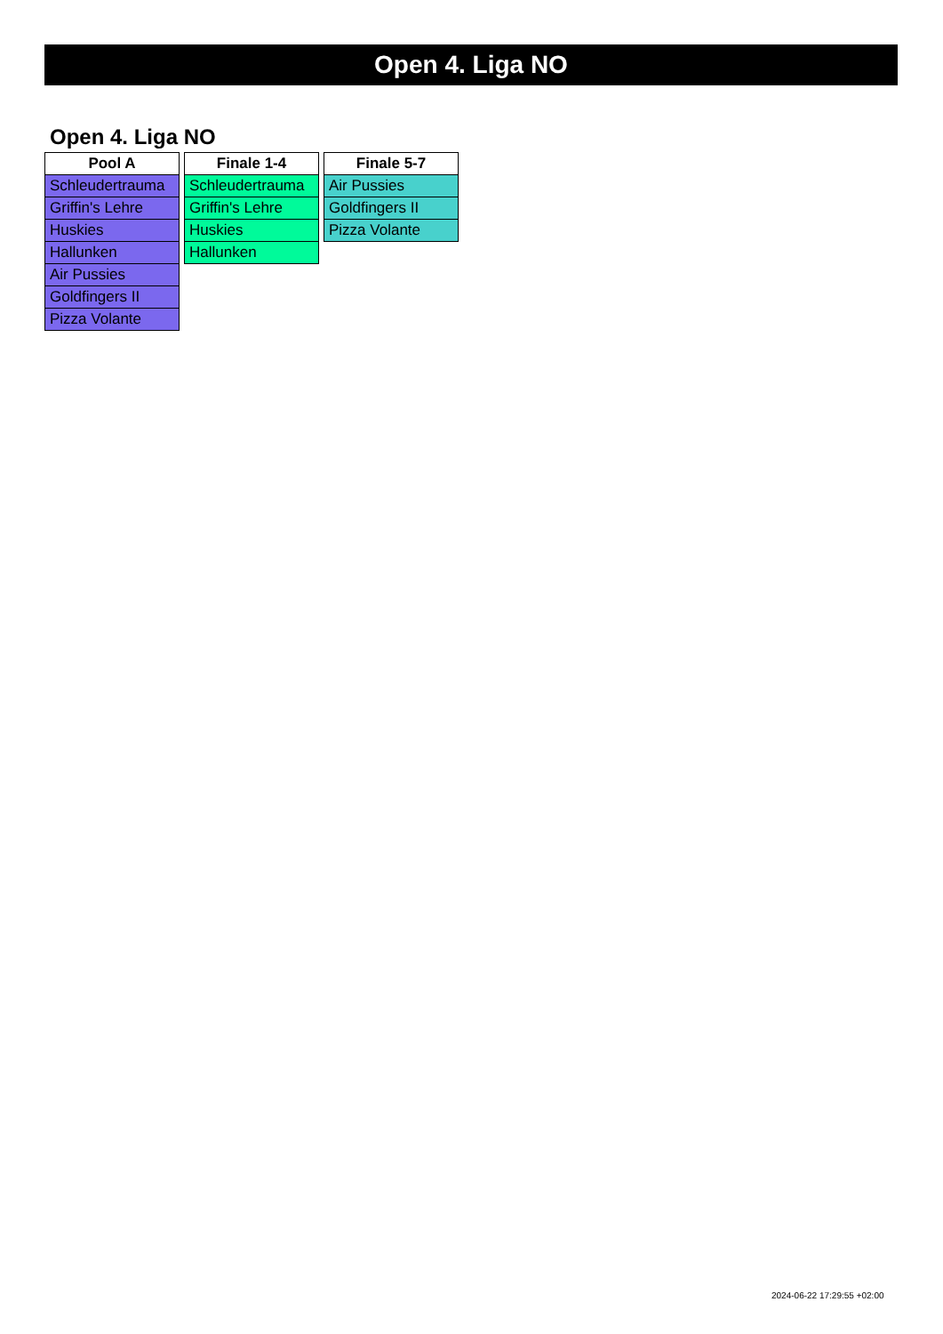Open 4. Liga NO
Open 4. Liga NO
| Pool A |
| --- |
| Schleudertrauma |
| Griffin's Lehre |
| Huskies |
| Hallunken |
| Air Pussies |
| Goldfingers II |
| Pizza Volante |
| Finale 1-4 |
| --- |
| Schleudertrauma |
| Griffin's Lehre |
| Huskies |
| Hallunken |
| Finale 5-7 |
| --- |
| Air Pussies |
| Goldfingers II |
| Pizza Volante |
2024-06-22 17:29:55 +02:00